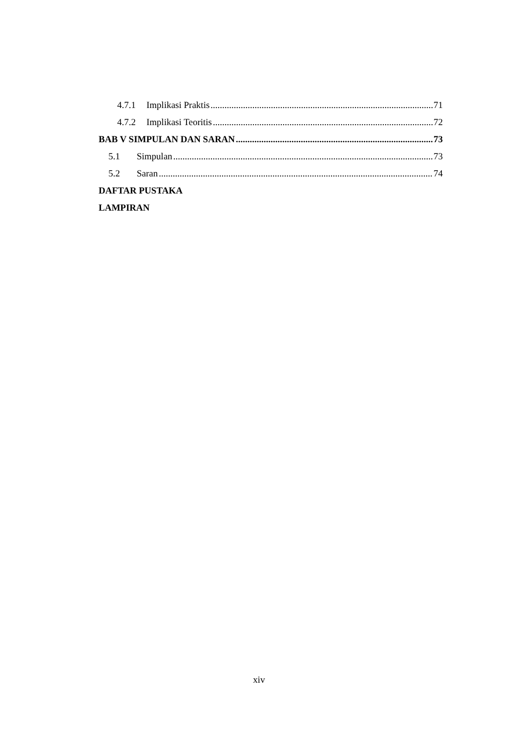4.7.1 Implikasi Praktis 71
4.7.2 Implikasi Teoritis 72
BAB V SIMPULAN DAN SARAN 73
5.1 Simpulan 73
5.2 Saran 74
DAFTAR PUSTAKA
LAMPIRAN
xiv